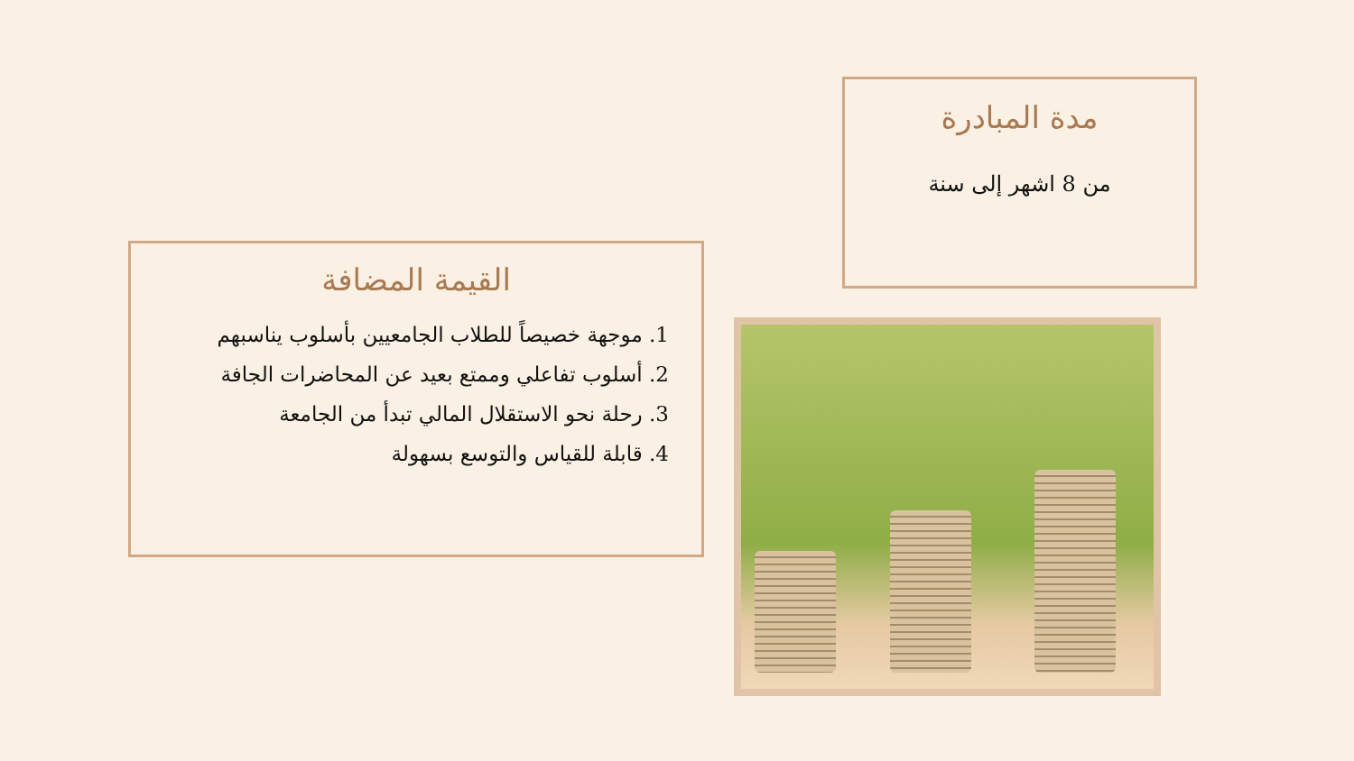مدة المبادرة
من 8 اشهر إلى سنة
القيمة المضافة
1. موجهة خصيصاً للطلاب الجامعيين بأسلوب يناسبهم
2. أسلوب تفاعلي وممتع بعيد عن المحاضرات الجافة
3. رحلة نحو الاستقلال المالي تبدأ من الجامعة
4. قابلة للقياس والتوسع بسهولة